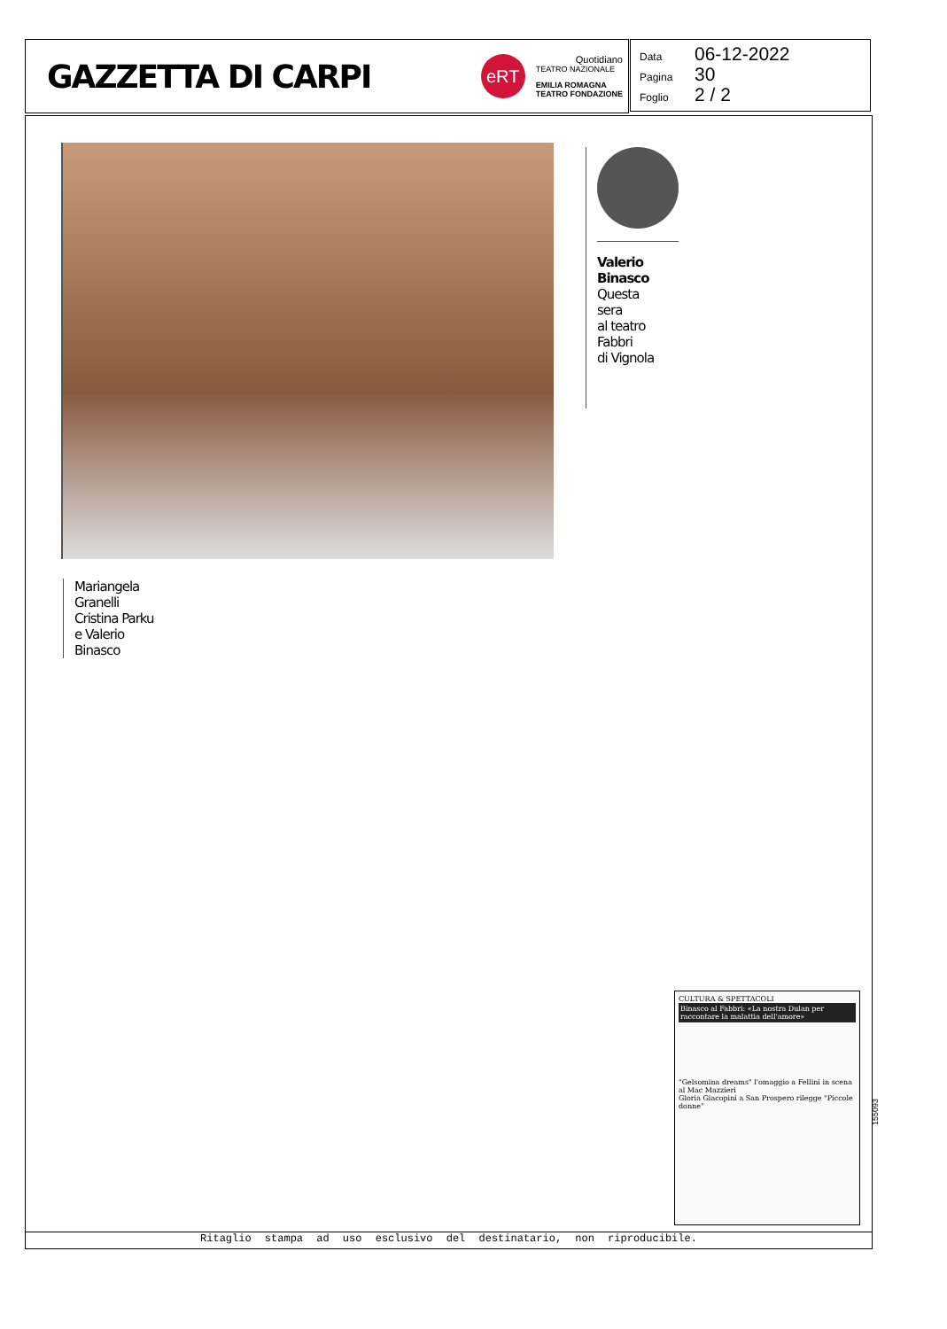GAZZETTA DI CARPI
eRT
Quotidiano
TEATRO NAZIONALE
EMILIA ROMAGNA
TEATRO FONDAZIONE
Data 06-12-2022
Pagina 30
Foglio 2 / 2
Valerio
Binasco
Questa
sera
al teatro
Fabbri
di Vignola
Mariangela
Granelli
Cristina Parku
e Valerio
Binasco
CULTURA & SPETTACOLI
Binasco al Fabbri: «La nostra Dulan per raccontare la malattia dell'amore»
"Gelsomina dreams" l'omaggio a Fellini in scena al Mac Mazzieri
Gloria Giacopini a San Prospero rilegge "Piccole donne"
155093
Ritaglio stampa ad uso esclusivo del destinatario, non riproducibile.